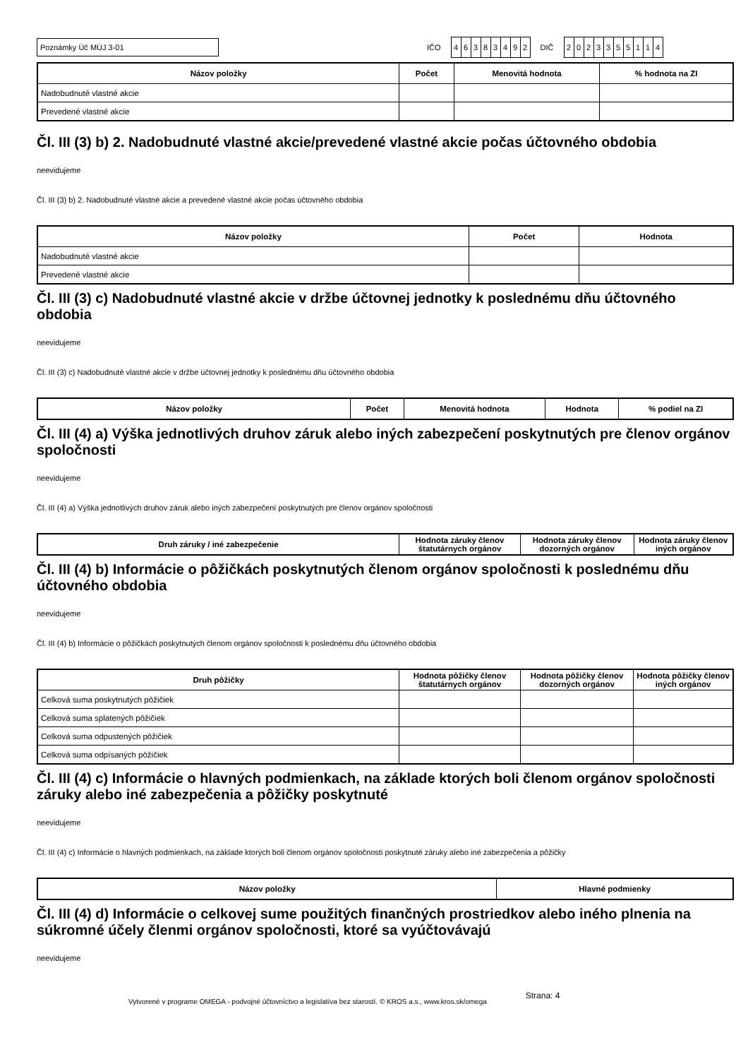Poznámky Úč MÚJ 3-01
IČO
46383492
DIČ
2023355114
| Názov položky | Počet | Menovitá hodnota | % hodnota na ZI |
| --- | --- | --- | --- |
| Nadobudnuté vlastné akcie | | | |
| Prevedené vlastné akcie | | | |
Čl. III (3) b) 2. Nadobudnuté vlastné akcie/prevedené vlastné akcie počas účtovného obdobia
neevidujeme
Čl. III (3) b) 2. Nadobudnuté vlastné akcie a prevedené vlastné akcie počas účtovného obdobia
| Názov položky | Počet | Hodnota |
| --- | --- | --- |
| Nadobudnuté vlastné akcie | | |
| Prevedené vlastné akcie | | |
Čl. III (3) c) Nadobudnuté vlastné akcie v držbe účtovnej jednotky k poslednému dňu účtovného obdobia
neevidujeme
Čl. III (3) c) Nadobudnuté vlastné akcie v držbe účtovnej jednotky k poslednému dňu účtovného obdobia
| Názov položky | Počet | Menovitá hodnota | Hodnota | % podiel na ZI |
| --- | --- | --- | --- | --- |
Čl. III (4) a) Výška jednotlivých druhov záruk alebo iných zabezpečení poskytnutých pre členov orgánov spoločnosti
neevidujeme
Čl. III (4) a) Výška jednotlivých druhov záruk alebo iných zabezpečení poskytnutých pre členov orgánov spoločnosti
| Druh záruky / iné zabezpečenie | Hodnota záruky členov štatutárnych orgánov | Hodnota záruky členov dozorných orgánov | Hodnota záruky členov iných orgánov |
| --- | --- | --- | --- |
Čl. III (4) b) Informácie o pôžičkách poskytnutých členom orgánov spoločnosti k poslednému dňu účtovného obdobia
neevidujeme
Čl. III (4) b) Informácie o pôžičkách poskytnutých členom orgánov spoločnosti k poslednému dňu účtovného obdobia
| Druh pôžičky | Hodnota pôžičky členov štatutárnych orgánov | Hodnota pôžičky členov dozorných orgánov | Hodnota pôžičky členov iných orgánov |
| --- | --- | --- | --- |
| Celková suma poskytnutých pôžičiek | | | |
| Celková suma splatených pôžičiek | | | |
| Celková suma odpustených pôžičiek | | | |
| Celková suma odpísaných pôžičiek | | | |
Čl. III (4) c) Informácie o hlavných podmienkach, na základe ktorých boli členom orgánov spoločnosti záruky alebo iné zabezpečenia a pôžičky poskytnuté
neevidujeme
Čl. III (4) c) Informácie o hlavných podmienkach, na základe ktorých boli členom orgánov spoločnosti poskytnuté záruky alebo iné zabezpečenia a pôžičky
| Názov položky | Hlavné podmienky |
| --- | --- |
Čl. III (4) d) Informácie o celkovej sume použitých finančných prostriedkov alebo iného plnenia na súkromné účely členmi orgánov spoločnosti, ktoré sa vyúčtovávajú
neevidujeme
Vytvorené v programe OMEGA - podvojné účtovníctvo a legislatíva bez starostí. © KROS a.s., www.kros.sk/omega Strana: 4